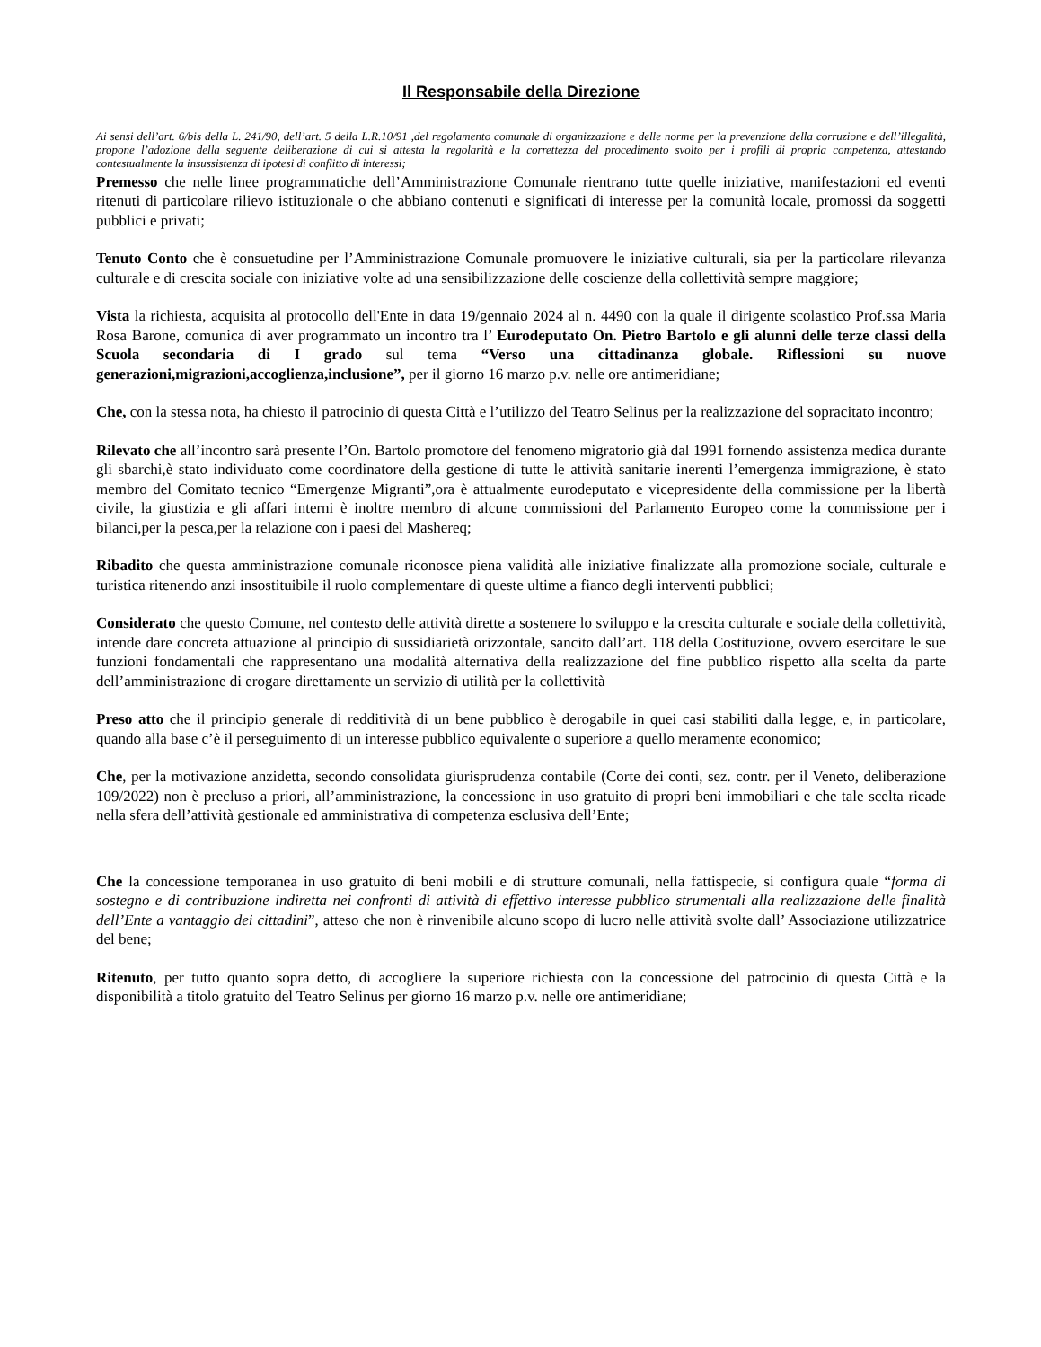Il Responsabile della Direzione
Ai sensi dell’art. 6/bis della L. 241/90, dell’art. 5 della L.R.10/91 ,del regolamento comunale di organizzazione e delle norme per la prevenzione della corruzione e dell’illegalità, propone l’adozione della seguente deliberazione di cui si attesta la regolarità e la correttezza del procedimento svolto per i profili di propria competenza, attestando contestualmente la insussistenza di ipotesi di conflitto di interessi;
Premesso che nelle linee programmatiche dell’Amministrazione Comunale rientrano tutte quelle iniziative, manifestazioni ed eventi ritenuti di particolare rilievo istituzionale o che abbiano contenuti e significati di interesse per la comunità locale, promossi da soggetti pubblici e privati;
Tenuto Conto che è consuetudine per l’Amministrazione Comunale promuovere le iniziative culturali, sia per la particolare rilevanza culturale e di crescita sociale con iniziative volte ad una sensibilizzazione delle coscienze della collettività sempre maggiore;
Vista la richiesta, acquisita al protocollo dell'Ente in data 19/gennaio 2024 al n. 4490 con la quale il dirigente scolastico Prof.ssa Maria Rosa Barone, comunica di aver programmato un incontro tra l’ Eurodeputato On. Pietro Bartolo e gli alunni delle terze classi della Scuola secondaria di I grado sul tema “Verso una cittadinanza globale. Riflessioni su nuove generazioni,migrazioni,accoglienza,inclusione”, per il giorno 16 marzo p.v. nelle ore antimeridiane;
Che, con la stessa nota, ha chiesto il patrocinio di questa Città e l’utilizzo del Teatro Selinus per la realizzazione del sopracitato incontro;
Rilevato che all’incontro sarà presente l’On. Bartolo promotore del fenomeno migratorio già dal 1991 fornendo assistenza medica durante gli sbarchi,è stato individuato come coordinatore della gestione di tutte le attività sanitarie inerenti l’emergenza immigrazione, è stato membro del Comitato tecnico “Emergenze Migranti”,ora è attualmente eurodeputato e vicepresidente della commissione per la libertà civile, la giustizia e gli affari interni è inoltre membro di alcune commissioni del Parlamento Europeo come la commissione per i bilanci,per la pesca,per la relazione con i paesi del Mashereq;
Ribadito che questa amministrazione comunale riconosce piena validità alle iniziative finalizzate alla promozione sociale, culturale e turistica ritenendo anzi insostituibile il ruolo complementare di queste ultime a fianco degli interventi pubblici;
Considerato che questo Comune, nel contesto delle attività dirette a sostenere lo sviluppo e la crescita culturale e sociale della collettività, intende dare concreta attuazione al principio di sussidiarietà orizzontale, sancito dall’art. 118 della Costituzione, ovvero esercitare le sue funzioni fondamentali che rappresentano una modalità alternativa della realizzazione del fine pubblico rispetto alla scelta da parte dell’amministrazione di erogare direttamente un servizio di utilità per la collettività
Preso atto che il principio generale di redditività di un bene pubblico è derogabile in quei casi stabiliti dalla legge, e, in particolare, quando alla base c’è il perseguimento di un interesse pubblico equivalente o superiore a quello meramente economico;
Che, per la motivazione anzidetta, secondo consolidata giurisprudenza contabile (Corte dei conti, sez. contr. per il Veneto, deliberazione 109/2022) non è precluso a priori, all’amministrazione, la concessione in uso gratuito di propri beni immobiliari e che tale scelta ricade nella sfera dell’attività gestionale ed amministrativa di competenza esclusiva dell’Ente;
Che la concessione temporanea in uso gratuito di beni mobili e di strutture comunali, nella fattispecie, si configura quale “forma di sostegno e di contribuzione indiretta nei confronti di attività di effettivo interesse pubblico strumentali alla realizzazione delle finalità dell’Ente a vantaggio dei cittadini”, atteso che non è rinvenibile alcuno scopo di lucro nelle attività svolte dall’ Associazione utilizzatrice del bene;
Ritenuto, per tutto quanto sopra detto, di accogliere la superiore richiesta con la concessione del patrocinio di questa Città e la disponibilità a titolo gratuito del Teatro Selinus per giorno 16 marzo p.v. nelle ore antimeridiane;